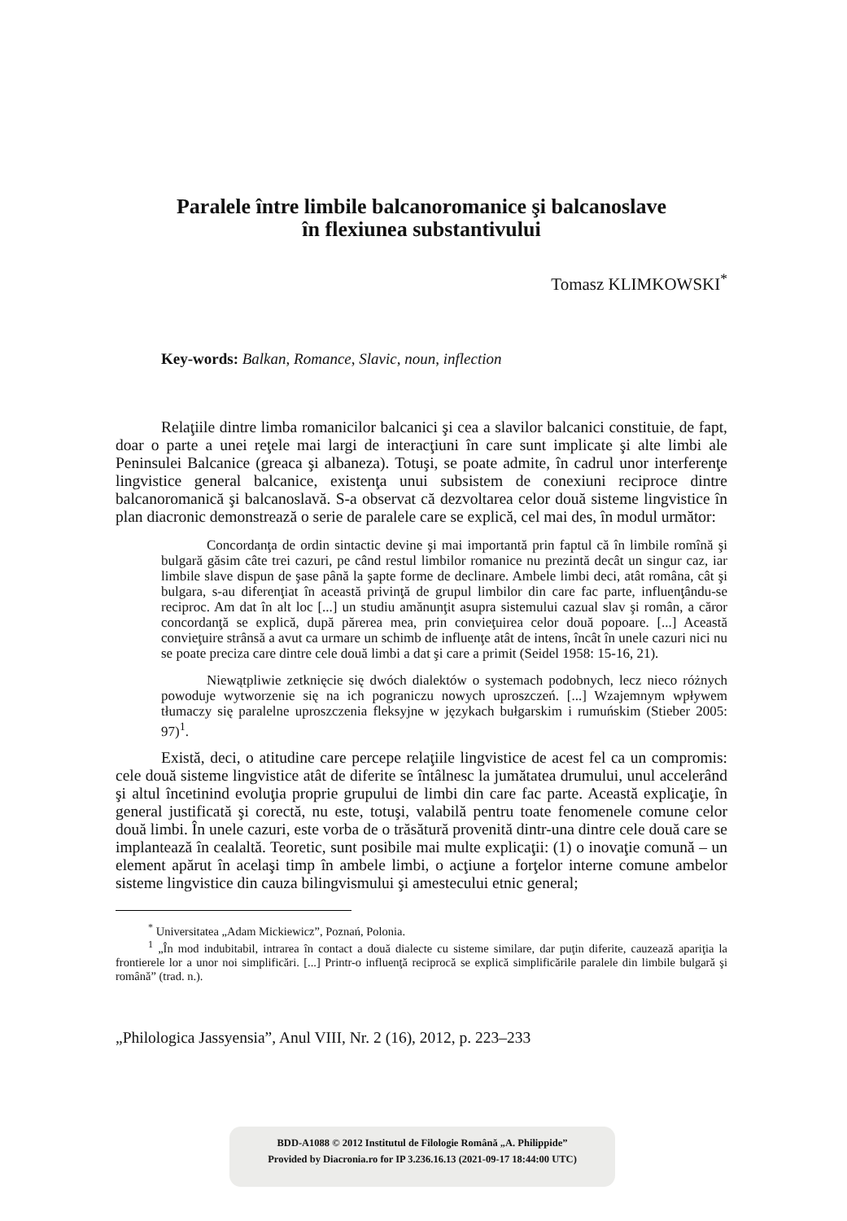Paralele între limbile balcanoromanice şi balcanoslave
în flexiunea substantivului
Tomasz KLIMKOWSKI<sup>*</sup>
Key-words: Balkan, Romance, Slavic, noun, inflection
Relaţiile dintre limba romanicilor balcanici şi cea a slavilor balcanici constituie, de fapt, doar o parte a unei reţele mai largi de interacţiuni în care sunt implicate şi alte limbi ale Peninsulei Balcanice (greaca şi albaneza). Totuşi, se poate admite, în cadrul unor interferenţe lingvistice general balcanice, existenţa unui subsistem de conexiuni reciproce dintre balcanoromanică şi balcanoslavă. S-a observat că dezvoltarea celor două sisteme lingvistice în plan diacronic demonstrează o serie de paralele care se explică, cel mai des, în modul următor:
Concordanţa de ordin sintactic devine şi mai importantă prin faptul că în limbile romînă şi bulgară găsim câte trei cazuri, pe când restul limbilor romanice nu prezintă decât un singur caz, iar limbile slave dispun de şase până la şapte forme de declinare. Ambele limbi deci, atât româna, cât şi bulgara, s-au diferenţiat în această privinţă de grupul limbilor din care fac parte, influenţându-se reciproc. Am dat în alt loc [...] un studiu amănunţit asupra sistemului cazual slav şi român, a căror concordanţă se explică, după părerea mea, prin convieţuirea celor două popoare. [...] Această convieţuire strânsă a avut ca urmare un schimb de influenţe atât de intens, încât în unele cazuri nici nu se poate preciza care dintre cele două limbi a dat şi care a primit (Seidel 1958: 15-16, 21).
Niewątpliwie zetknięcie się dwóch dialektów o systemach podobnych, lecz nieco różnych powoduje wytworzenie się na ich pograniczu nowych uproszczeń. [...] Wzajemnym wpływem tłumaczy się paralelne uproszczenia fleksyjne w językach bułgarskim i rumuńskim (Stieber 2005: 97)<sup>1</sup>.
Există, deci, o atitudine care percepe relaţiile lingvistice de acest fel ca un compromis: cele două sisteme lingvistice atât de diferite se întâlnesc la jumătatea drumului, unul accelerând şi altul încetinind evoluţia proprie grupului de limbi din care fac parte. Această explicaţie, în general justificată şi corectă, nu este, totuşi, valabilă pentru toate fenomenele comune celor două limbi. În unele cazuri, este vorba de o trăsătură provenită dintr-una dintre cele două care se implantează în cealaltă. Teoretic, sunt posibile mai multe explicaţii: (1) o inovaţie comună – un element apărut în acelaşi timp în ambele limbi, o acţiune a forţelor interne comune ambelor sisteme lingvistice din cauza bilingvismului şi amestecului etnic general;
<sup>*</sup> Universitatea „Adam Mickiewicz”, Poznań, Polonia.
<sup>1</sup> „În mod indubitabil, intrarea în contact a două dialecte cu sisteme similare, dar puţin diferite, cauzează apariţia la frontierele lor a unor noi simplificări. [...] Printr-o influenţă reciprocă se explică simplificările paralele din limbile bulgară şi română” (trad. n.).
„Philologica Jassyensia”, Anul VIII, Nr. 2 (16), 2012, p. 223–233
BDD-A1088 © 2012 Institutul de Filologie Română „A. Philippide”
Provided by Diacronia.ro for IP 3.236.16.13 (2021-09-17 18:44:00 UTC)